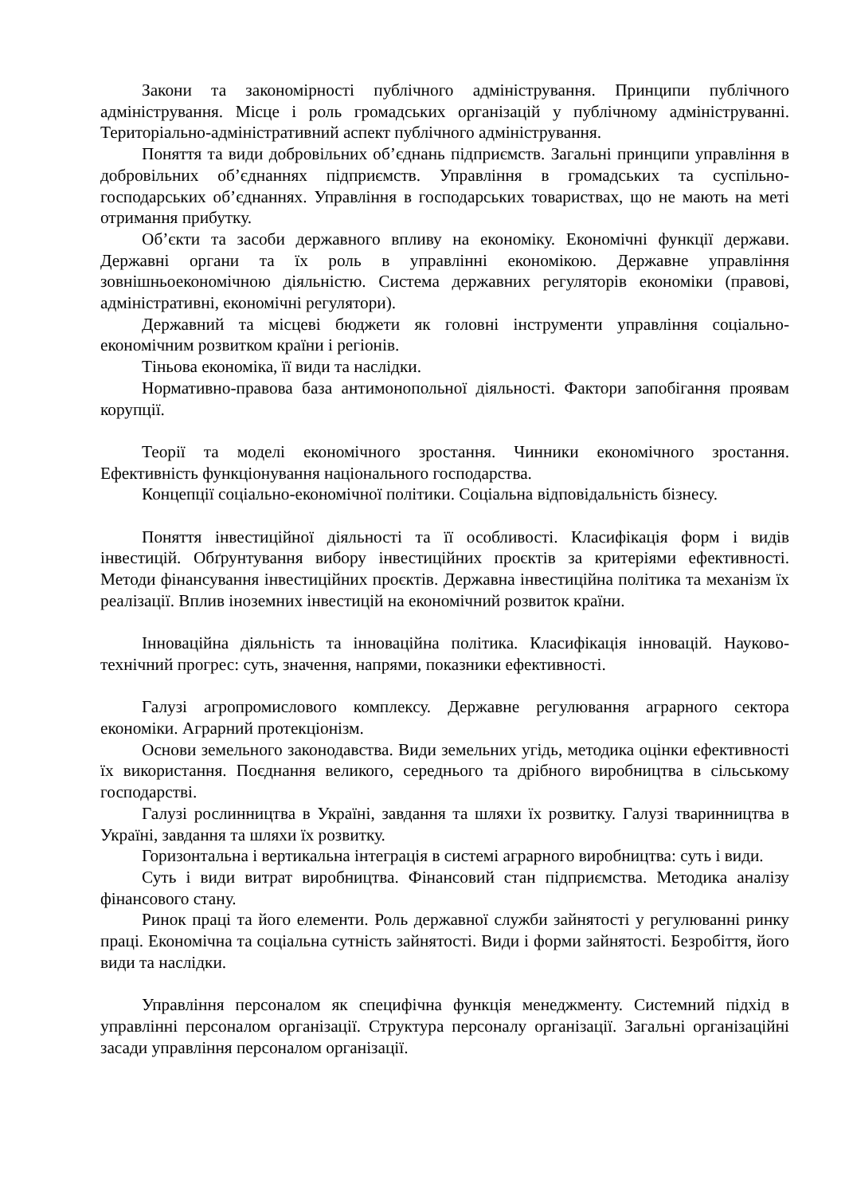Закони та закономірності публічного адміністрування. Принципи публічного адміністрування. Місце і роль громадських організацій у публічному адмініструванні. Територіально-адміністративний аспект публічного адміністрування.
Поняття та види добровільних об’єднань підприємств. Загальні принципи управління в добровільних об’єднаннях підприємств. Управління в громадських та суспільно-господарських об’єднаннях. Управління в господарських товариствах, що не мають на меті отримання прибутку.
Об’єкти та засоби державного впливу на економіку. Економічні функції держави. Державні органи та їх роль в управлінні економікою. Державне управління зовнішньоекономічною діяльністю. Система державних регуляторів економіки (правові, адміністративні, економічні регулятори).
Державний та місцеві бюджети як головні інструменти управління соціально-економічним розвитком країни і регіонів.
Тіньова економіка, її види та наслідки.
Нормативно-правова база антимонопольної діяльності. Фактори запобігання проявам корупції.
Теорії та моделі економічного зростання. Чинники економічного зростання. Ефективність функціонування національного господарства.
Концепції соціально-економічної політики. Соціальна відповідальність бізнесу.
Поняття інвестиційної діяльності та її особливості. Класифікація форм і видів інвестицій. Обґрунтування вибору інвестиційних проєктів за критеріями ефективності. Методи фінансування інвестиційних проєктів. Державна інвестиційна політика та механізм їх реалізації. Вплив іноземних інвестицій на економічний розвиток країни.
Інноваційна діяльність та інноваційна політика. Класифікація інновацій. Науково-технічний прогрес: суть, значення, напрями, показники ефективності.
Галузі агропромислового комплексу. Державне регулювання аграрного сектора економіки. Аграрний протекціонізм.
Основи земельного законодавства. Види земельних угідь, методика оцінки ефективності їх використання. Поєднання великого, середнього та дрібного виробництва в сільському господарстві.
Галузі рослинництва в Україні, завдання та шляхи їх розвитку. Галузі тваринництва в Україні, завдання та шляхи їх розвитку.
Горизонтальна і вертикальна інтеграція в системі аграрного виробництва: суть і види.
Суть і види витрат виробництва. Фінансовий стан підприємства. Методика аналізу фінансового стану.
Ринок праці та його елементи. Роль державної служби зайнятості у регулюванні ринку праці. Економічна та соціальна сутність зайнятості. Види і форми зайнятості. Безробіття, його види та наслідки.
Управління персоналом як специфічна функція менеджменту. Системний підхід в управлінні персоналом організації. Структура персоналу організації. Загальні організаційні засади управління персоналом організації.